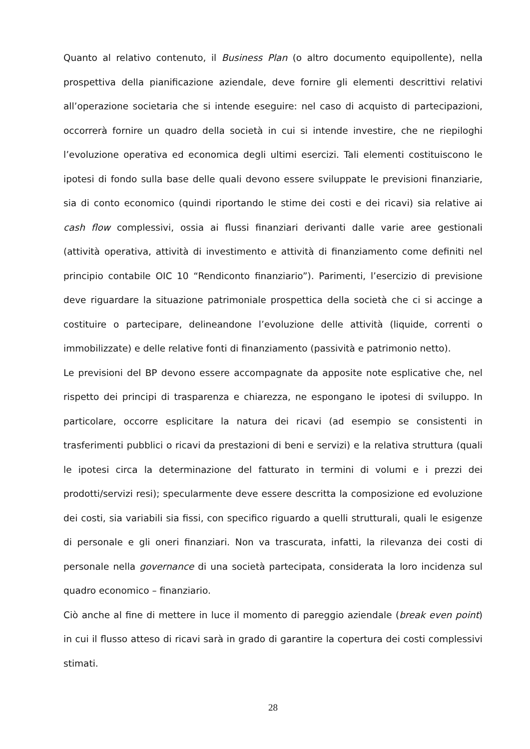Quanto al relativo contenuto, il Business Plan (o altro documento equipollente), nella prospettiva della pianificazione aziendale, deve fornire gli elementi descrittivi relativi all’operazione societaria che si intende eseguire: nel caso di acquisto di partecipazioni, occorrerà fornire un quadro della società in cui si intende investire, che ne riepiloghi l’evoluzione operativa ed economica degli ultimi esercizi. Tali elementi costituiscono le ipotesi di fondo sulla base delle quali devono essere sviluppate le previsioni finanziarie, sia di conto economico (quindi riportando le stime dei costi e dei ricavi) sia relative ai cash flow complessivi, ossia ai flussi finanziari derivanti dalle varie aree gestionali (attività operativa, attività di investimento e attività di finanziamento come definiti nel principio contabile OIC 10 “Rendiconto finanziario”). Parimenti, l’esercizio di previsione deve riguardare la situazione patrimoniale prospettica della società che ci si accinge a costituire o partecipare, delineandone l’evoluzione delle attività (liquide, correnti o immobilizzate) e delle relative fonti di finanziamento (passività e patrimonio netto).
Le previsioni del BP devono essere accompagnate da apposite note esplicative che, nel rispetto dei principi di trasparenza e chiarezza, ne espongano le ipotesi di sviluppo. In particolare, occorre esplicitare la natura dei ricavi (ad esempio se consistenti in trasferimenti pubblici o ricavi da prestazioni di beni e servizi) e la relativa struttura (quali le ipotesi circa la determinazione del fatturato in termini di volumi e i prezzi dei prodotti/servizi resi); specularmente deve essere descritta la composizione ed evoluzione dei costi, sia variabili sia fissi, con specifico riguardo a quelli strutturali, quali le esigenze di personale e gli oneri finanziari. Non va trascurata, infatti, la rilevanza dei costi di personale nella governance di una società partecipata, considerata la loro incidenza sul quadro economico – finanziario.
Ciò anche al fine di mettere in luce il momento di pareggio aziendale (break even point) in cui il flusso atteso di ricavi sarà in grado di garantire la copertura dei costi complessivi stimati.
28